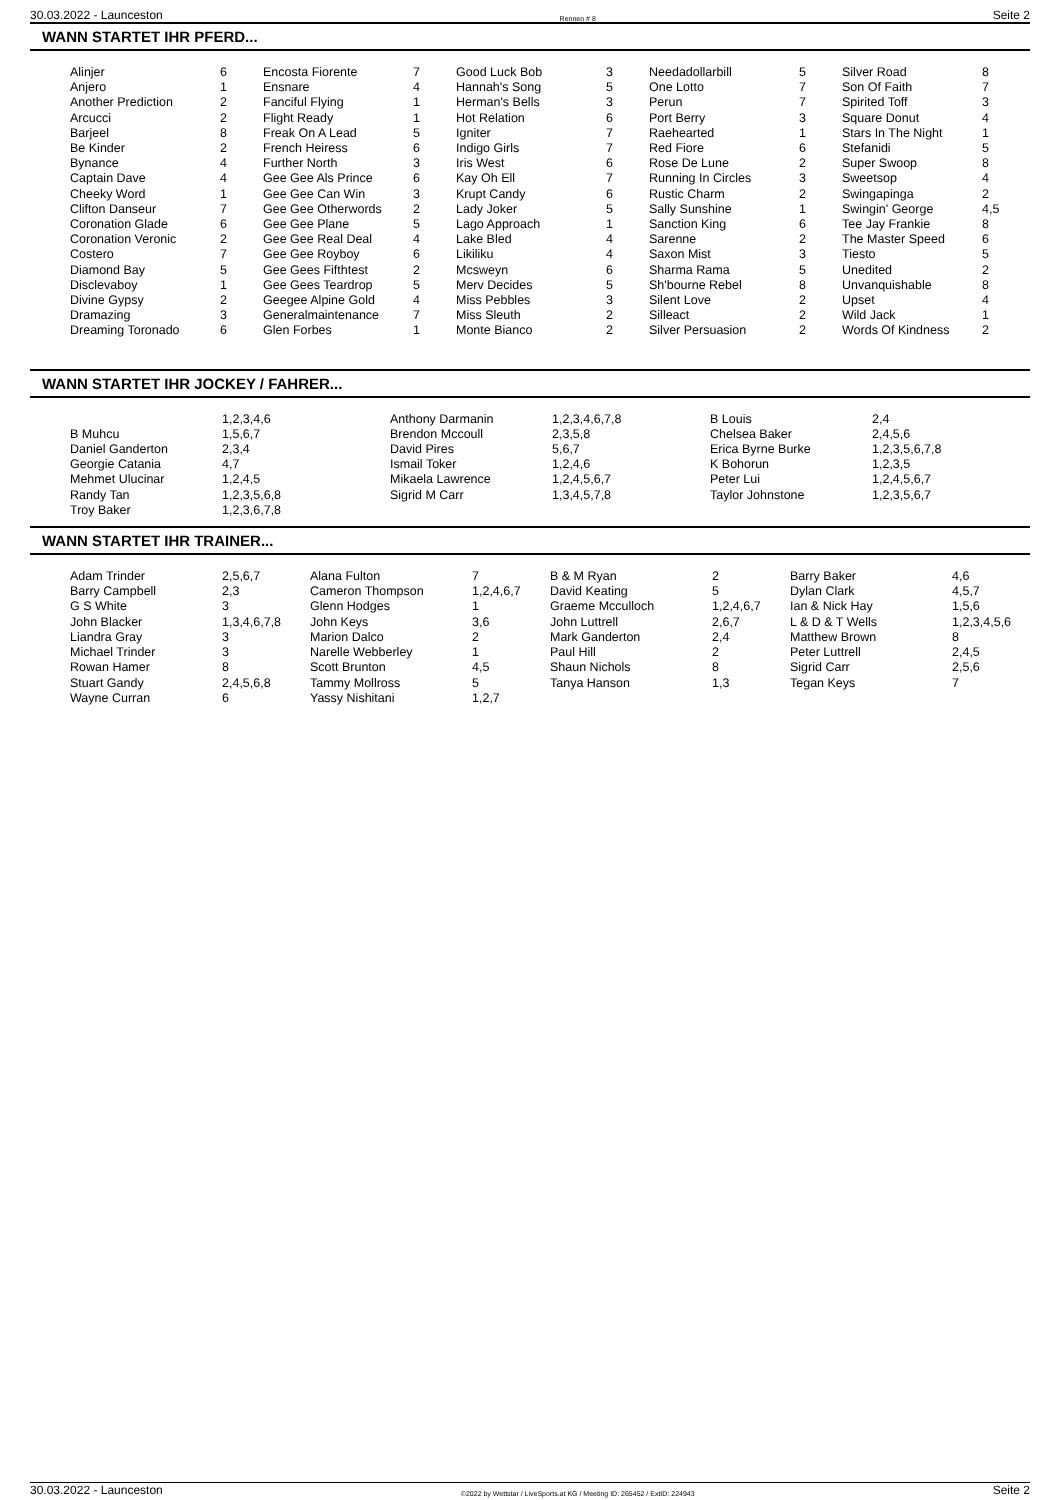30.03.2022 - Launceston Rennen # 8 Seite 2
WANN STARTET IHR PFERD...
| Alinjer | 6 | Encosta Fiorente | 7 | Good Luck Bob | 3 | Needadollarbill | 5 | Silver Road | 8 |
| Anjero | 1 | Ensnare | 4 | Hannah's Song | 5 | One Lotto | 7 | Son Of Faith | 7 |
| Another Prediction | 2 | Fanciful Flying | 1 | Herman's Bells | 3 | Perun | 7 | Spirited Toff | 3 |
| Arcucci | 2 | Flight Ready | 1 | Hot Relation | 6 | Port Berry | 3 | Square Donut | 4 |
| Barjeel | 8 | Freak On A Lead | 5 | Igniter | 7 | Raehearted | 1 | Stars In The Night | 1 |
| Be Kinder | 2 | French Heiress | 6 | Indigo Girls | 7 | Red Fiore | 6 | Stefanidi | 5 |
| Bynance | 4 | Further North | 3 | Iris West | 6 | Rose De Lune | 2 | Super Swoop | 8 |
| Captain Dave | 4 | Gee Gee Als Prince | 6 | Kay Oh Ell | 7 | Running In Circles | 3 | Sweetsop | 4 |
| Cheeky Word | 1 | Gee Gee Can Win | 3 | Krupt Candy | 6 | Rustic Charm | 2 | Swingapinga | 2 |
| Clifton Danseur | 7 | Gee Gee Otherwords | 2 | Lady Joker | 5 | Sally Sunshine | 1 | Swingin' George | 4,5 |
| Coronation Glade | 6 | Gee Gee Plane | 5 | Lago Approach | 1 | Sanction King | 6 | Tee Jay Frankie | 8 |
| Coronation Veronic | 2 | Gee Gee Real Deal | 4 | Lake Bled | 4 | Sarenne | 2 | The Master Speed | 6 |
| Costero | 7 | Gee Gee Royboy | 6 | Likiliku | 4 | Saxon Mist | 3 | Tiesto | 5 |
| Diamond Bay | 5 | Gee Gees Fifthtest | 2 | Mcsweyn | 6 | Sharma Rama | 5 | Unedited | 2 |
| Disclevaboy | 1 | Gee Gees Teardrop | 5 | Merv Decides | 5 | Sh'bourne Rebel | 8 | Unvanquishable | 8 |
| Divine Gypsy | 2 | Geegee Alpine Gold | 4 | Miss Pebbles | 3 | Silent Love | 2 | Upset | 4 |
| Dramazing | 3 | Generalmaintenance | 7 | Miss Sleuth | 2 | Silleact | 2 | Wild Jack | 1 |
| Dreaming Toronado | 6 | Glen Forbes | 1 | Monte Bianco | 2 | Silver Persuasion | 2 | Words Of Kindness | 2 |
WANN STARTET IHR JOCKEY / FAHRER...
| | 1,2,3,4,6 | Anthony Darmanin | 1,2,3,4,6,7,8 | B Louis | 2,4 |
| B Muhcu | 1,5,6,7 | Brendon Mccoull | 2,3,5,8 | Chelsea Baker | 2,4,5,6 |
| Daniel Ganderton | 2,3,4 | David Pires | 5,6,7 | Erica Byrne Burke | 1,2,3,5,6,7,8 |
| Georgie Catania | 4,7 | Ismail Toker | 1,2,4,6 | K Bohorun | 1,2,3,5 |
| Mehmet Ulucinar | 1,2,4,5 | Mikaela Lawrence | 1,2,4,5,6,7 | Peter Lui | 1,2,4,5,6,7 |
| Randy Tan | 1,2,3,5,6,8 | Sigrid M Carr | 1,3,4,5,7,8 | Taylor Johnstone | 1,2,3,5,6,7 |
| Troy Baker | 1,2,3,6,7,8 | | | | |
WANN STARTET IHR TRAINER...
| Adam Trinder | 2,5,6,7 | Alana Fulton | 7 | B & M Ryan | 2 | Barry Baker | 4,6 |
| Barry Campbell | 2,3 | Cameron Thompson | 1,2,4,6,7 | David Keating | 5 | Dylan Clark | 4,5,7 |
| G S White | 3 | Glenn Hodges | 1 | Graeme Mcculloch | 1,2,4,6,7 | Ian & Nick Hay | 1,5,6 |
| John Blacker | 1,3,4,6,7,8 | John Keys | 3,6 | John Luttrell | 2,6,7 | L & D & T Wells | 1,2,3,4,5,6 |
| Liandra Gray | 3 | Marion Dalco | 2 | Mark Ganderton | 2,4 | Matthew Brown | 8 |
| Michael Trinder | 3 | Narelle Webberley | 1 | Paul Hill | 2 | Peter Luttrell | 2,4,5 |
| Rowan Hamer | 8 | Scott Brunton | 4,5 | Shaun Nichols | 8 | Sigrid Carr | 2,5,6 |
| Stuart Gandy | 2,4,5,6,8 | Tammy Mollross | 5 | Tanya Hanson | 1,3 | Tegan Keys | 7 |
| Wayne Curran | 6 | Yassy Nishitani | 1,2,7 | | | | |
30.03.2022 - Launceston ©2022 by Wettstar / LiveSports.at KG / Meeting ID: 265452 / ExtID: 224943 Seite 2